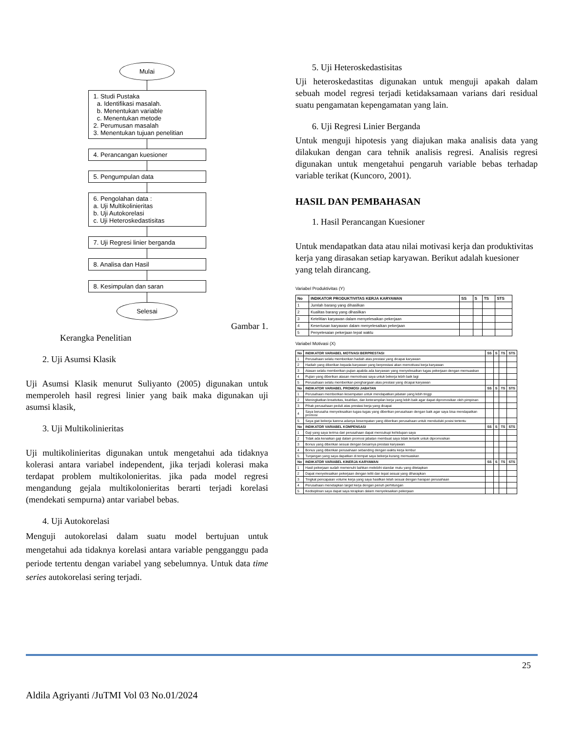Mulai
1. Studi Pustaka
a. Identifikasi masalah.
b. Menentukan variable
c. Menentukan metode
2. Perumusan masalah
3. Menentukan tujuan penelitian
4. Perancangan kuesioner
5. Pengumpulan data
6. Pengolahan data :
a. Uji Multikolinieritas
b. Uji Autokorelasi
c. Uji Heteroskedastisitas
7. Uji Regresi linier berganda
8. Analisa dan Hasil
8. Kesimpulan dan saran
Selesai
Gambar 1.
Kerangka Penelitian
2. Uji Asumsi Klasik
Uji Asumsi Klasik menurut Suliyanto (2005) digunakan untuk memperoleh hasil regresi linier yang baik maka digunakan uji asumsi klasik,
3. Uji Multikolinieritas
Uji multikolinieritas digunakan untuk mengetahui ada tidaknya kolerasi antara variabel independent, jika terjadi kolerasi maka terdapat problem multikolonieritas. jika pada model regresi mengandung gejala multikolonieritas berarti terjadi korelasi (mendekati sempurna) antar variabel bebas.
4. Uji Autokorelasi
Menguji autokorelasi dalam suatu model bertujuan untuk mengetahui ada tidaknya korelasi antara variable pengganggu pada periode tertentu dengan variabel yang sebelumnya. Untuk data time series autokorelasi sering terjadi.
5. Uji Heteroskedastisitas
Uji heteroskedastitas digunakan untuk menguji apakah dalam sebuah model regresi terjadi ketidaksamaan varians dari residual suatu pengamatan kepengamatan yang lain.
6. Uji Regresi Linier Berganda
Untuk menguji hipotesis yang diajukan maka analisis data yang dilakukan dengan cara tehnik analisis regresi. Analisis regresi digunakan untuk mengetahui pengaruh variable bebas terhadap variable terikat (Kuncoro, 2001).
HASIL DAN PEMBAHASAN
1. Hasil Perancangan Kuesioner
Untuk mendapatkan data atau nilai motivasi kerja dan produktivitas kerja yang dirasakan setiap karyawan. Berikut adalah kuesioner yang telah dirancang.
Variabel Produktivitas (Y)
| No | INDIKATOR PRODUKTIVITAS KERJA KARYAWAN | SS | S | TS | STS |
| --- | --- | --- | --- | --- | --- |
| 1 | Jumlah barang yang dihasilkan | | | | |
| 2 | Kualitas barang yang dihasilkan | | | | |
| 3 | Ketelitian karyawan dalam menyelesaikan pekerjaan | | | | |
| 4 | Keseriusan karyawan dalam menyelesaikan pekerjaan | | | | |
| 5 | Penyelesaian pekerjaan tepat waktu | | | | |
Variabel Motivasi (X)
| No | INDIKATOR VARIABEL MOTIVASI BERPRESTASI | SS | S | TS | STS |
| --- | --- | --- | --- | --- | --- |
| 1 | Perusahaan selalu memberikan hadiah atas prestasi yang dicapai karyawan | | | | |
| 2 | Hadiah yang diberikan kepada karyawan yang berprestasi akan memotivasi kerja karyawan | | | | |
| 3 | Atasan selalu memberikan pujian apabila ada karyawan yang menyelesaikan tugas pekerjaan dengan memuaskan | | | | |
| 4 | Pujian yang diberikan atasan memotivasi saya untuk bekerja lebih baik lagi | | | | |
| 5 | Perusahaan selalu memberikan penghargaan atas prestasi yang dicapai karyawan | | | | |
| No | INDIKATOR VARIABEL PROMOSI JABATAN | SS | S | TS | STS |
| 1 | Perusahaan memberikan kesempatan untuk mendapatkan jabatan yang lebih tinggi | | | | |
| 2 | Meningkatkan kreativitas, keahlian, dan keterampilan kerja yang lebih baik agar dapat dipromosikan oleh pimpinan | | | | |
| 3 | Pihak perusahaan peduli atas prestasi kerja yang dicapai | | | | |
| 4 | Saya berusaha menyelesaikan tugas-tugas yang diberikan perusahaan dengan baik agar saya bisa mendapatkan promosi | | | | |
| 5 | Saya giat bekerja karena adanya kesempatan yang diberikan perusahaan untuk menduduki posisi tertentu | | | | |
| No | INDIKATOR VARIABEL KOMPENSASI | SS | S | TS | STS |
| 1 | Gaji yang saya terima dari perusahaan dapat mencukupi kehidupan saya | | | | |
| 2 | Tidak ada kenaikan gaji dalam promosi jabatan membuat saya tidak tertarik untuk dipromosikan | | | | |
| 3 | Bonus yang diberikan sesuai dengan besarnya prestasi karyawan | | | | |
| 4 | Bonus yang diberikan perusahaan sebanding dengan waktu kerja lembur | | | | |
| 5 | Tunjangan yang saya dapatkan di tempat saya bekerja kurang memuaskan | | | | |
| No | INDIKATOR VARIABEL KINERJA KARYAWAN | SS | S | TS | STS |
| 1 | Hasil pekerjaan sudah memenuhi bahkan melebihi standar mutu yang ditetapkan | | | | |
| 2 | Dapat menyelesaikan pekerjaan dengan teliti dan tepat sesuai yang diharapkan | | | | |
| 3 | Tingkat pencapaian volume kerja yang saya hasilkan telah sesuai dengan harapan perusahaan | | | | |
| 4 | Perusahaan menetapkan target kerja dengan penuh perhitungan | | | | |
| 5 | Kedisiplinan saya dapat saya terapkan dalam menyelesaikan pekerjaan | | | | |
25
Aldila Agriyanti /JuTMI Vol 03 No.01/2024